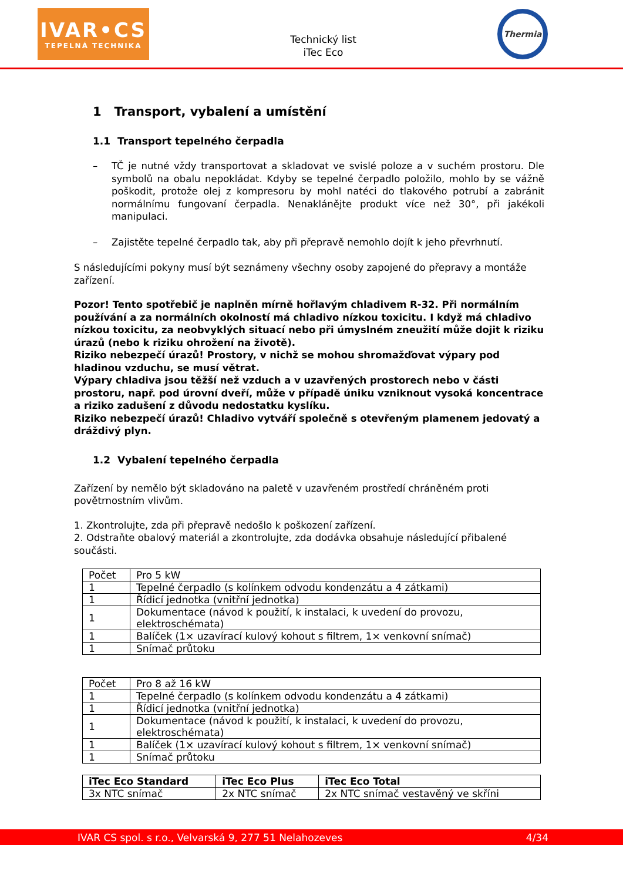IVAR•CS
TEPELNÁ TECHNIKA
Technický list
iTec Eco
Thermia
1 Transport, vybalení a umístění
1.1 Transport tepelného čerpadla
– TČ je nutné vždy transportovat a skladovat ve svislé poloze a v suchém prostoru. Dle symbolů na obalu nepokládat. Kdyby se tepelné čerpadlo položilo, mohlo by se vážně poškodit, protože olej z kompresoru by mohl natéci do tlakového potrubí a zabránit normálnímu fungovaní čerpadla. Nenaklánějte produkt více než 30°, při jakékoli manipulaci.
– Zajistěte tepelné čerpadlo tak, aby při přepravě nemohlo dojít k jeho převrhnutí.
S následujícími pokyny musí být seznámeny všechny osoby zapojené do přepravy a montáže zařízení.
Pozor! Tento spotřebič je naplněn mírně hořlavým chladivem R-32. Při normálním používání a za normálních okolností má chladivo nízkou toxicitu. I když má chladivo nízkou toxicitu, za neobvyklých situací nebo při úmyslném zneužití může dojit k riziku úrazů (nebo k riziku ohrožení na životě).
Riziko nebezpečí úrazů! Prostory, v nichž se mohou shromažďovat výpary pod hladinou vzduchu, se musí větrat.
Výpary chladiva jsou těžší než vzduch a v uzavřených prostorech nebo v části prostoru, např. pod úrovní dveří, může v případě úniku vzniknout vysoká koncentrace a riziko zadušení z důvodu nedostatku kyslíku.
Riziko nebezpečí úrazů! Chladivo vytváří společně s otevřeným plamenem jedovatý a dráždivý plyn.
1.2 Vybalení tepelného čerpadla
Zařízení by nemělo být skladováno na paletě v uzavřeném prostředí chráněném proti povětrnostním vlivům.
1. Zkontrolujte, zda při přepravě nedošlo k poškození zařízení.
2. Odstraňte obalový materiál a zkontrolujte, zda dodávka obsahuje následující přibalené součásti.
| Počet | Pro 5 kW |
| 1 | Tepelné čerpadlo (s kolínkem odvodu kondenzátu a 4 zátkami) |
| 1 | Řídicí jednotka (vnitřní jednotka) |
| 1 | Dokumentace (návod k použití, k instalaci, k uvedení do provozu, elektroschémata) |
| 1 | Balíček (1× uzavírací kulový kohout s filtrem, 1× venkovní snímač) |
| 1 | Snímač průtoku |
| Počet | Pro 8 až 16 kW |
| 1 | Tepelné čerpadlo (s kolínkem odvodu kondenzátu a 4 zátkami) |
| 1 | Řídicí jednotka (vnitřní jednotka) |
| 1 | Dokumentace (návod k použití, k instalaci, k uvedení do provozu, elektroschémata) |
| 1 | Balíček (1× uzavírací kulový kohout s filtrem, 1× venkovní snímač) |
| 1 | Snímač průtoku |
| iTec Eco Standard | iTec Eco Plus | iTec Eco Total |
| 3x NTC snímač | 2x NTC snímač | 2x NTC snímač vestavěný ve skříni |
IVAR CS spol. s r.o., Velvarská 9, 277 51 Nelahozeves 4/34